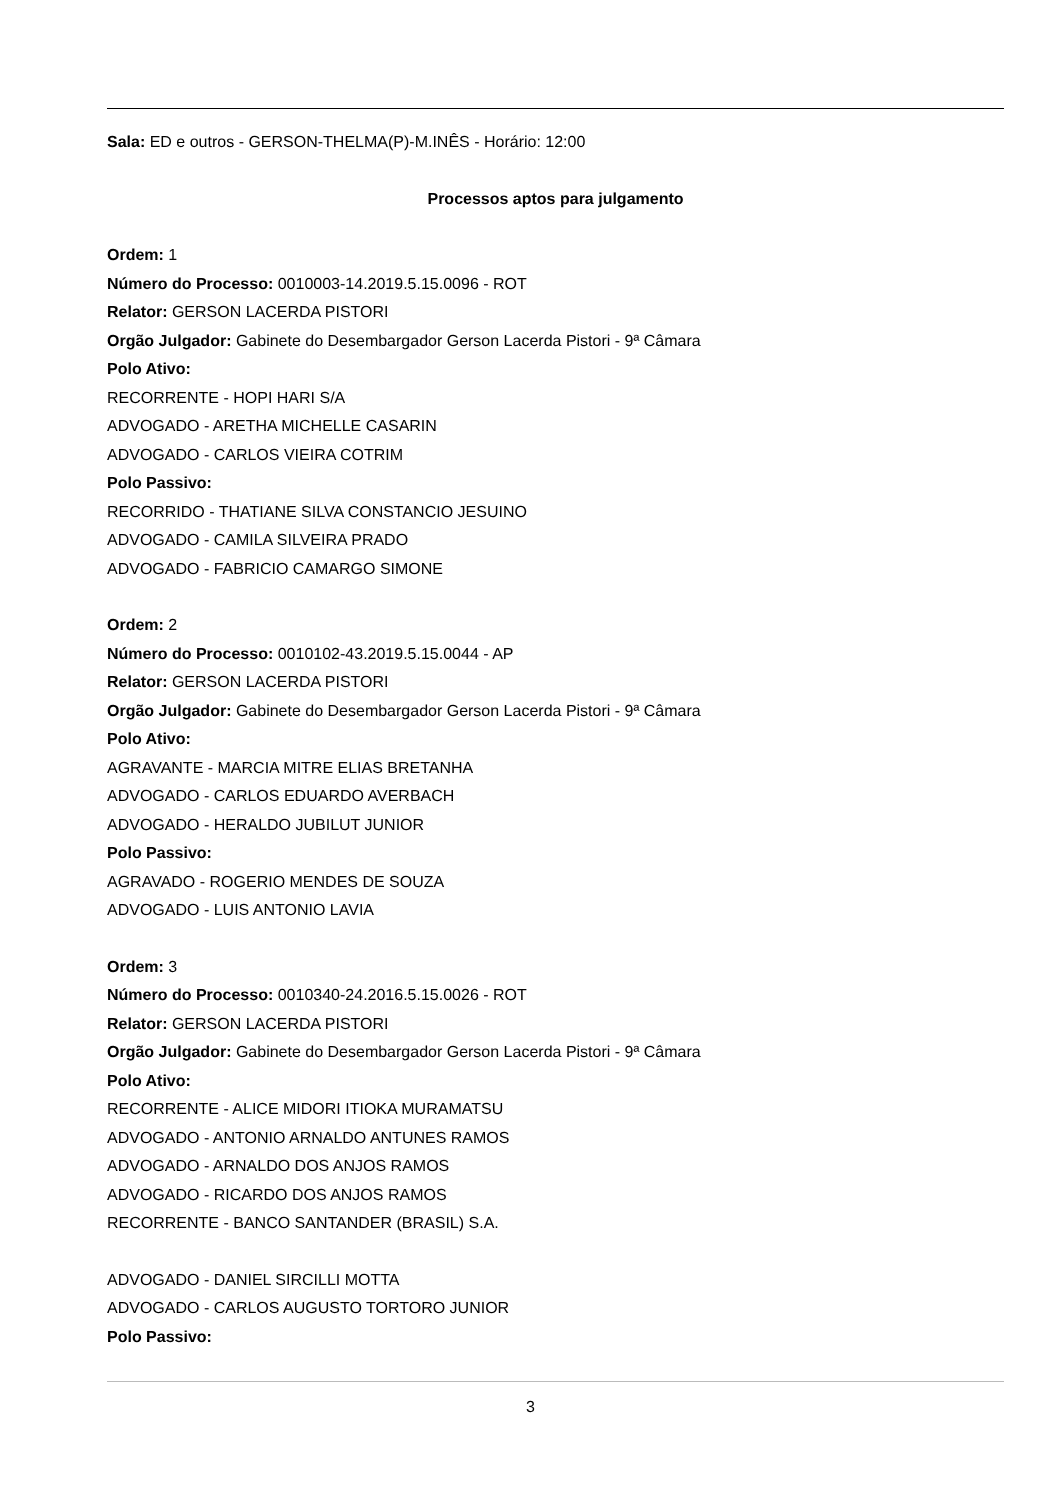Sala: ED e outros - GERSON-THELMA(P)-M.INÊS - Horário: 12:00
Processos aptos para julgamento
Ordem: 1
Número do Processo: 0010003-14.2019.5.15.0096 - ROT
Relator: GERSON LACERDA PISTORI
Orgão Julgador: Gabinete do Desembargador Gerson Lacerda Pistori - 9ª Câmara
Polo Ativo:
RECORRENTE - HOPI HARI S/A
ADVOGADO - ARETHA MICHELLE CASARIN
ADVOGADO - CARLOS VIEIRA COTRIM
Polo Passivo:
RECORRIDO - THATIANE SILVA CONSTANCIO JESUINO
ADVOGADO - CAMILA SILVEIRA PRADO
ADVOGADO - FABRICIO CAMARGO SIMONE
Ordem: 2
Número do Processo: 0010102-43.2019.5.15.0044 - AP
Relator: GERSON LACERDA PISTORI
Orgão Julgador: Gabinete do Desembargador Gerson Lacerda Pistori - 9ª Câmara
Polo Ativo:
AGRAVANTE - MARCIA MITRE ELIAS BRETANHA
ADVOGADO - CARLOS EDUARDO AVERBACH
ADVOGADO - HERALDO JUBILUT JUNIOR
Polo Passivo:
AGRAVADO - ROGERIO MENDES DE SOUZA
ADVOGADO - LUIS ANTONIO LAVIA
Ordem: 3
Número do Processo: 0010340-24.2016.5.15.0026 - ROT
Relator: GERSON LACERDA PISTORI
Orgão Julgador: Gabinete do Desembargador Gerson Lacerda Pistori - 9ª Câmara
Polo Ativo:
RECORRENTE - ALICE MIDORI ITIOKA MURAMATSU
ADVOGADO - ANTONIO ARNALDO ANTUNES RAMOS
ADVOGADO - ARNALDO DOS ANJOS RAMOS
ADVOGADO - RICARDO DOS ANJOS RAMOS
RECORRENTE - BANCO SANTANDER (BRASIL) S.A.
ADVOGADO - DANIEL SIRCILLI MOTTA
ADVOGADO - CARLOS AUGUSTO TORTORO JUNIOR
Polo Passivo:
3